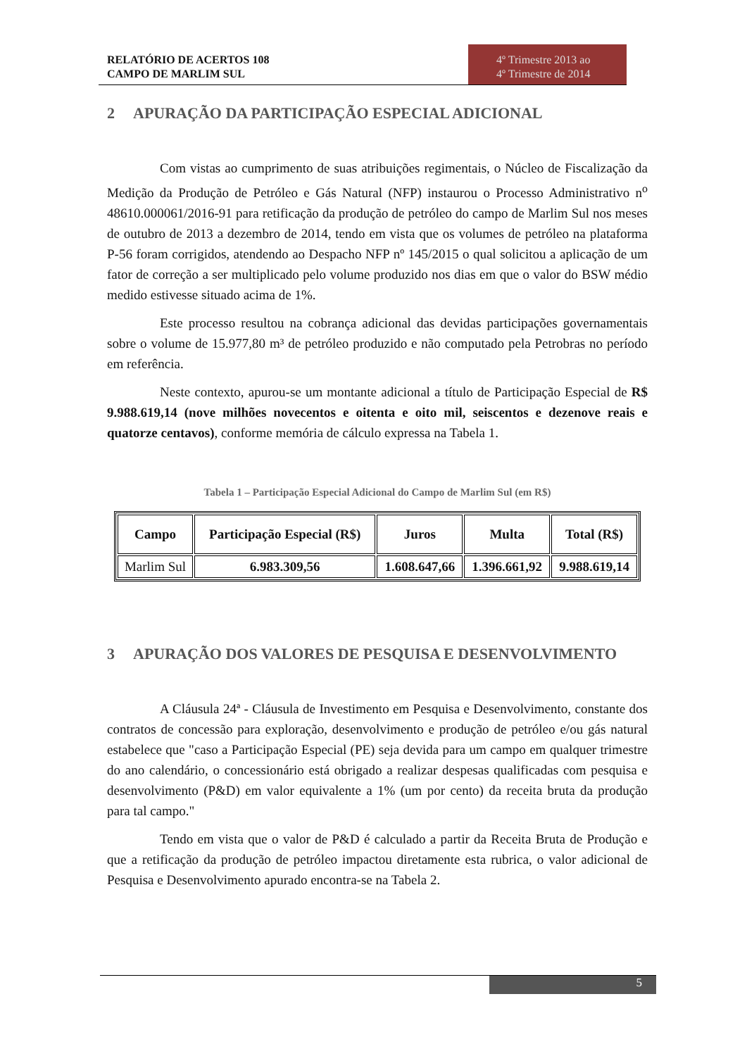RELATÓRIO DE ACERTOS 108
CAMPO DE MARLIM SUL
4º Trimestre 2013 ao
4º Trimestre de 2014
2 APURAÇÃO DA PARTICIPAÇÃO ESPECIAL ADICIONAL
Com vistas ao cumprimento de suas atribuições regimentais, o Núcleo de Fiscalização da Medição da Produção de Petróleo e Gás Natural (NFP) instaurou o Processo Administrativo n<sup>o</sup> 48610.000061/2016-91 para retificação da produção de petróleo do campo de Marlim Sul nos meses de outubro de 2013 a dezembro de 2014, tendo em vista que os volumes de petróleo na plataforma P-56 foram corrigidos, atendendo ao Despacho NFP nº 145/2015 o qual solicitou a aplicação de um fator de correção a ser multiplicado pelo volume produzido nos dias em que o valor do BSW médio medido estivesse situado acima de 1%.
Este processo resultou na cobrança adicional das devidas participações governamentais sobre o volume de 15.977,80 m³ de petróleo produzido e não computado pela Petrobras no período em referência.
Neste contexto, apurou-se um montante adicional a título de Participação Especial de R$ 9.988.619,14 (nove milhões novecentos e oitenta e oito mil, seiscentos e dezenove reais e quatorze centavos), conforme memória de cálculo expressa na Tabela 1.
Tabela 1 – Participação Especial Adicional do Campo de Marlim Sul (em R$)
| Campo | Participação Especial (R$) | Juros | Multa | Total (R$) |
| --- | --- | --- | --- | --- |
| Marlim Sul | 6.983.309,56 | 1.608.647,66 | 1.396.661,92 | 9.988.619,14 |
3 APURAÇÃO DOS VALORES DE PESQUISA E DESENVOLVIMENTO
A Cláusula 24ª - Cláusula de Investimento em Pesquisa e Desenvolvimento, constante dos contratos de concessão para exploração, desenvolvimento e produção de petróleo e/ou gás natural estabelece que "caso a Participação Especial (PE) seja devida para um campo em qualquer trimestre do ano calendário, o concessionário está obrigado a realizar despesas qualificadas com pesquisa e desenvolvimento (P&D) em valor equivalente a 1% (um por cento) da receita bruta da produção para tal campo."
Tendo em vista que o valor de P&D é calculado a partir da Receita Bruta de Produção e que a retificação da produção de petróleo impactou diretamente esta rubrica, o valor adicional de Pesquisa e Desenvolvimento apurado encontra-se na Tabela 2.
5